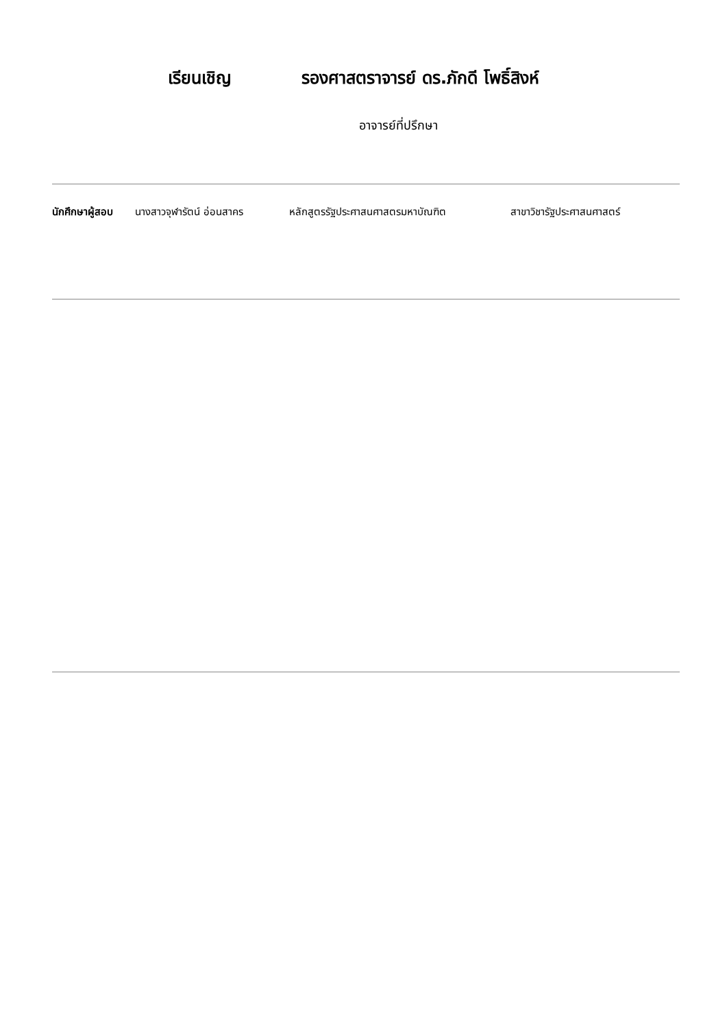เรียนเชิญ รองศาสตราจารย์ ดร.ภักดี โพธิ์สิงห์
อาจารย์ที่ปรึกษา
นักศึกษาผู้สอบ
นางสาวจุฬารัตน์ อ่อนสาคร หลักสูตรรัฐประศาสนศาสตรมหาบัณฑิต สาขาวิชารัฐประศาสนศาสตร์